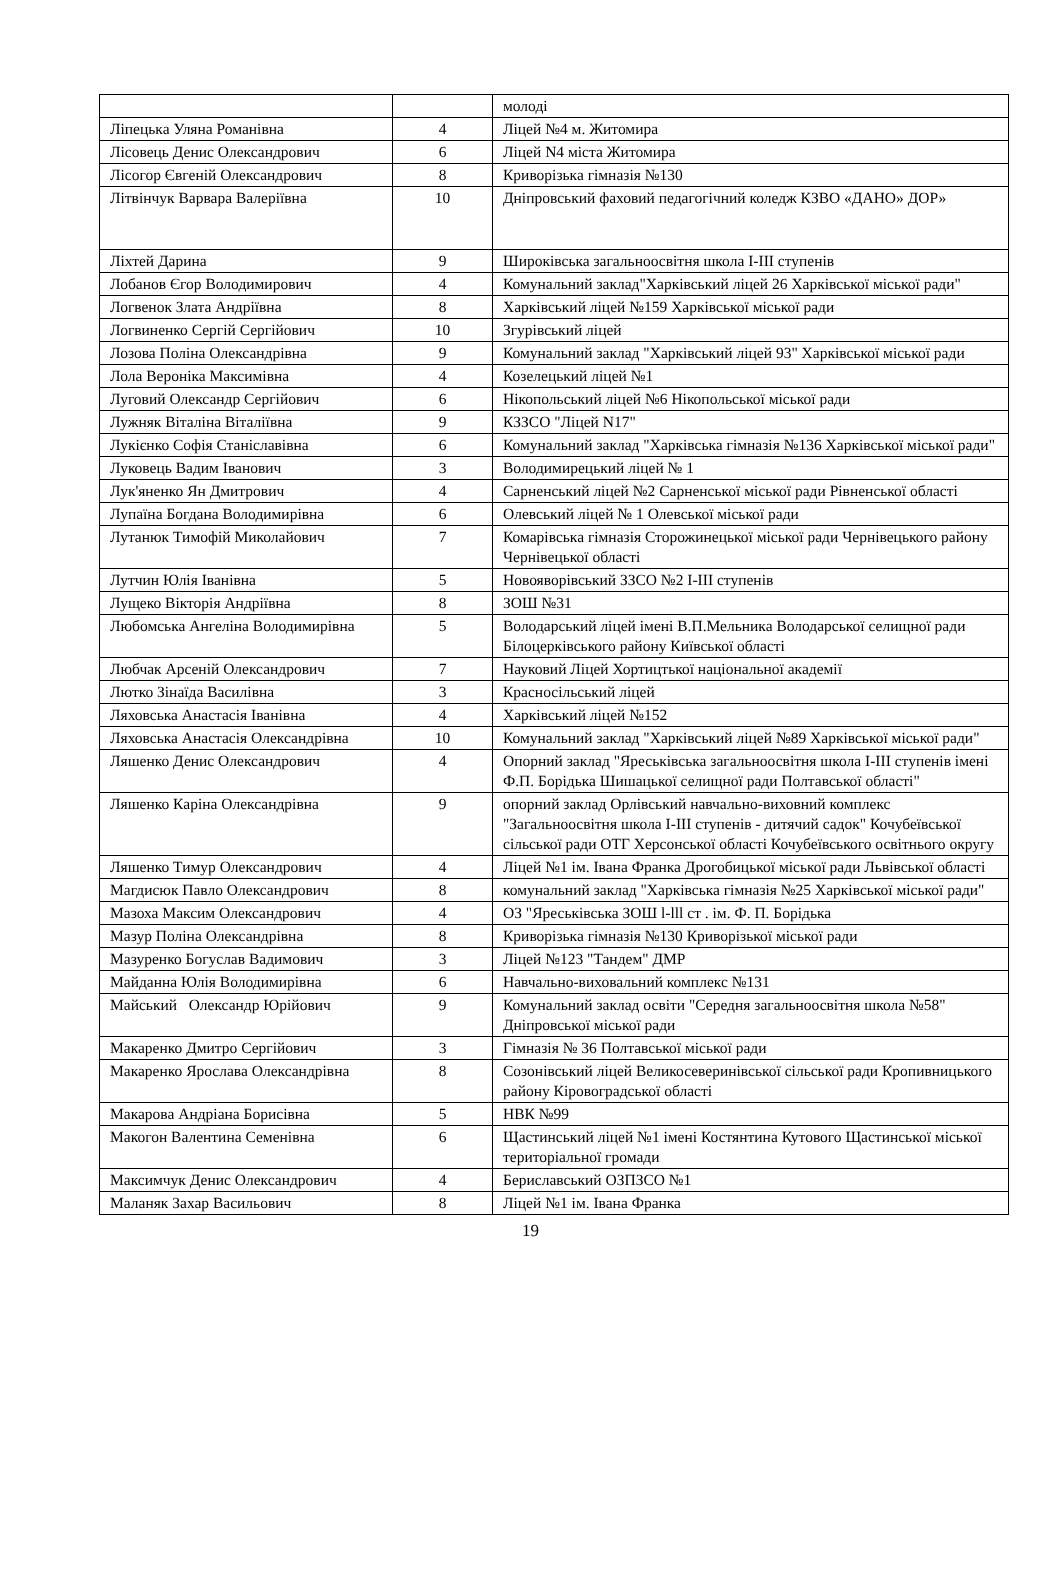| | | молоді |
| Ліпецька Уляна Романівна | 4 | Ліцей №4 м. Житомира |
| Лісовець Денис Олександрович | 6 | Ліцей N4 міста Житомира |
| Лісогор Євгеній Олександрович | 8 | Криворізька гімназія №130 |
| Літвінчук Варвара Валеріївна | 10 | Дніпровський фаховий педагогічний коледж КЗВО «ДАНО» ДОР» |
| Ліхтей Дарина | 9 | Широківська загальноосвітня школа І-ІІІ ступенів |
| Лобанов Єгор Володимирович | 4 | Комунальний заклад"Харківський ліцей 26 Харківської міської ради" |
| Логвенок Злата Андріївна | 8 | Харківський ліцей №159 Харківської міської ради |
| Логвиненко Сергій Сергійович | 10 | Згурівський ліцей |
| Лозова Поліна Олександрівна | 9 | Комунальний заклад "Харківський ліцей 93" Харківської міської ради |
| Лола Вероніка Максимівна | 4 | Козелецький ліцей №1 |
| Луговий Олександр Сергійович | 6 | Нікопольський ліцей №6 Нікопольської міської ради |
| Лужняк Віталіна Віталіївна | 9 | КЗЗСО "Ліцей N17" |
| Лукієнко Софія Станіславівна | 6 | Комунальний заклад "Харківська гімназія №136 Харківської міської ради" |
| Луковець Вадим Іванович | 3 | Володимирецький ліцей № 1 |
| Лук'яненко Ян Дмитрович | 4 | Сарненський ліцей №2 Сарненської міської ради Рівненської області |
| Лупаїна Богдана Володимирівна | 6 | Олевський ліцей № 1 Олевської міської ради |
| Лутанюк Тимофій Миколайович | 7 | Комарівська гімназія Сторожинецької міської ради Чернівецького району Чернівецької області |
| Лутчин Юлія Іванівна | 5 | Новояворівський ЗЗСО №2 І-ІІІ ступенів |
| Лущеко Вікторія Андріївна | 8 | ЗОШ №31 |
| Любомська Ангеліна Володимирівна | 5 | Володарський ліцей імені В.П.Мельника Володарської селищної ради Білоцерківського району Київської області |
| Любчак Арсеній Олександрович | 7 | Науковий Ліцей Хортицтької національної академії |
| Лютко Зінаїда Василівна | 3 | Красносільський ліцей |
| Ляховська Анастасія Іванівна | 4 | Харківський ліцей №152 |
| Ляховська Анастасія Олександрівна | 10 | Комунальний заклад "Харківський ліцей №89 Харківської міської ради" |
| Ляшенко Денис Олександрович | 4 | Опорний заклад "Яреськівська загальноосвітня школа І-ІІІ ступенів імені Ф.П. Борідька Шишацької селищної ради Полтавської області" |
| Ляшенко Каріна Олександрівна | 9 | опорний заклад Орлівський навчально-виховний комплекс "Загальноосвітня школа І-ІІІ ступенів - дитячий садок" Кочубеївської сільської ради ОТГ Херсонської області Кочубеївського освітнього округу |
| Ляшенко Тимур Олександрович | 4 | Ліцей №1 ім. Івана Франка Дрогобицької міської ради Львівської області |
| Магдисюк Павло Олександрович | 8 | комунальний заклад "Харківська гімназія №25 Харківської міської ради" |
| Мазоха Максим Олександрович | 4 | ОЗ "Яреськівська ЗОШ l-lll ст . ім. Ф. П. Борідька |
| Мазур Поліна Олександрівна | 8 | Криворізька гімназія №130 Криворізької міської ради |
| Мазуренко Богуслав Вадимович | 3 | Ліцей №123 "Тандем" ДМР |
| Майданна Юлія Володимирівна | 6 | Навчально-виховальний комплекс №131 |
| Майський Олександр Юрійович | 9 | Комунальний заклад освіти "Середня загальноосвітня школа №58" Дніпровської міської ради |
| Макаренко Дмитро Сергійович | 3 | Гімназія № 36 Полтавської міської ради |
| Макаренко Ярослава Олександрівна | 8 | Созонівський ліцей Великосеверинівської сільської ради Кропивницького району Кіровоградської області |
| Макарова Андріана Борисівна | 5 | НВК №99 |
| Макогон Валентина Семенівна | 6 | Щастинський ліцей №1 імені Костянтина Кутового Щастинської міської територіальної громади |
| Максимчук Денис Олександрович | 4 | Бериславський ОЗПЗСО №1 |
| Маланяк Захар Васильович | 8 | Ліцей №1 ім. Івана Франка |
19